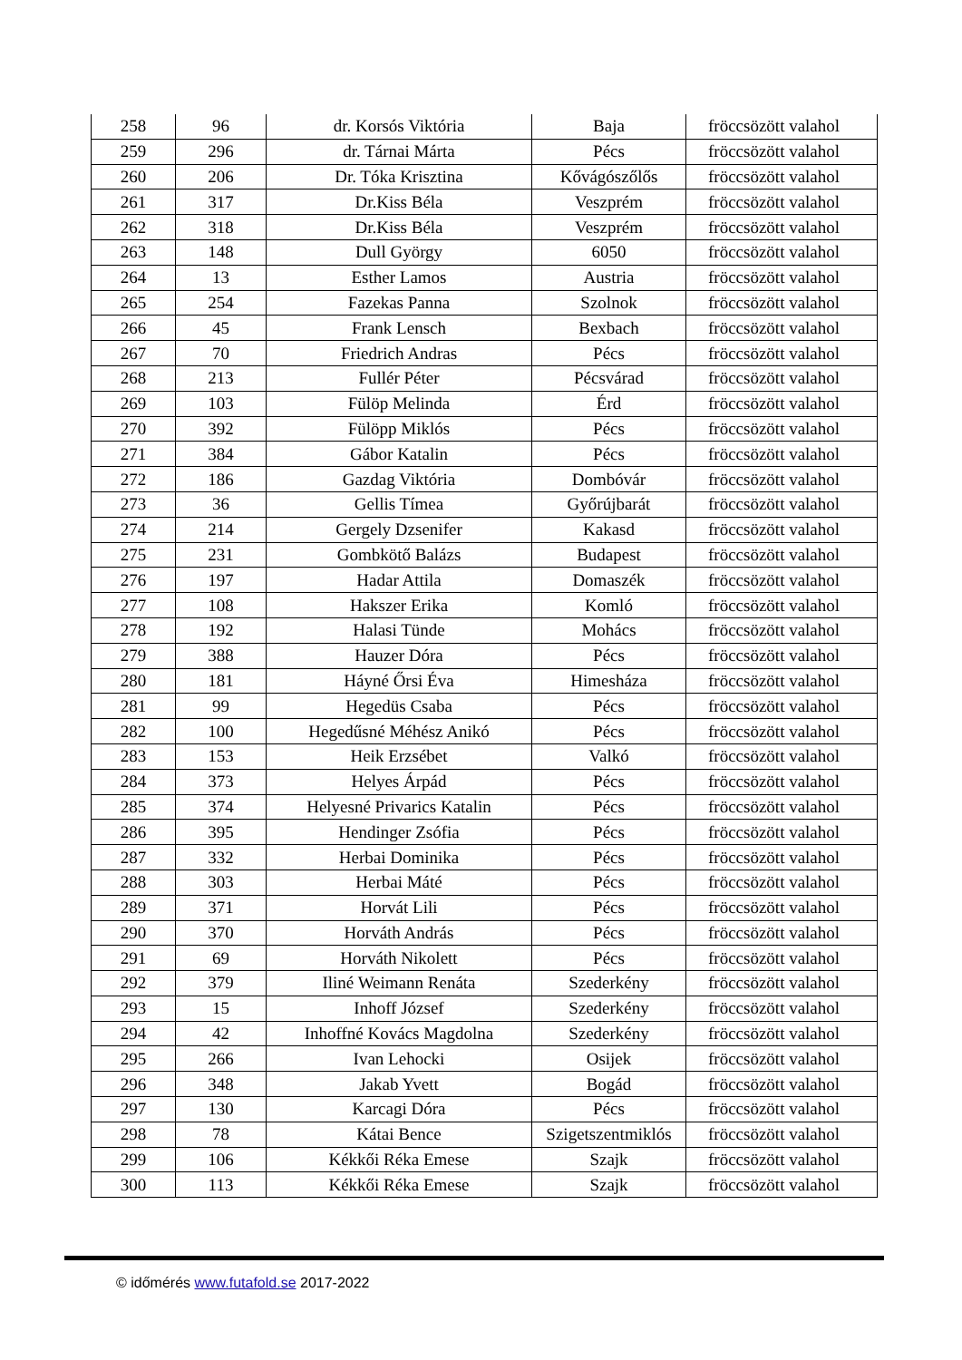| 258 | 96 | dr. Korsós Viktória | Baja | fröccsözött valahol |
| 259 | 296 | dr. Tárnai Márta | Pécs | fröccsözött valahol |
| 260 | 206 | Dr. Tóka Krisztina | Kővágószőlős | fröccsözött valahol |
| 261 | 317 | Dr.Kiss Béla | Veszprém | fröccsözött valahol |
| 262 | 318 | Dr.Kiss Béla | Veszprém | fröccsözött valahol |
| 263 | 148 | Dull György | 6050 | fröccsözött valahol |
| 264 | 13 | Esther Lamos | Austria | fröccsözött valahol |
| 265 | 254 | Fazekas Panna | Szolnok | fröccsözött valahol |
| 266 | 45 | Frank Lensch | Bexbach | fröccsözött valahol |
| 267 | 70 | Friedrich Andras | Pécs | fröccsözött valahol |
| 268 | 213 | Fullér Péter | Pécsvárad | fröccsözött valahol |
| 269 | 103 | Fülöp Melinda | Érd | fröccsözött valahol |
| 270 | 392 | Fülöpp Miklós | Pécs | fröccsözött valahol |
| 271 | 384 | Gábor Katalin | Pécs | fröccsözött valahol |
| 272 | 186 | Gazdag Viktória | Dombóvár | fröccsözött valahol |
| 273 | 36 | Gellis Tímea | Győrújbarát | fröccsözött valahol |
| 274 | 214 | Gergely Dzsenifer | Kakasd | fröccsözött valahol |
| 275 | 231 | Gombkötő Balázs | Budapest | fröccsözött valahol |
| 276 | 197 | Hadar Attila | Domaszék | fröccsözött valahol |
| 277 | 108 | Hakszer Erika | Komló | fröccsözött valahol |
| 278 | 192 | Halasi Tünde | Mohács | fröccsözött valahol |
| 279 | 388 | Hauzer Dóra | Pécs | fröccsözött valahol |
| 280 | 181 | Háyné Őrsi Éva | Himesháza | fröccsözött valahol |
| 281 | 99 | Hegedüs Csaba | Pécs | fröccsözött valahol |
| 282 | 100 | Hegedűsné Méhész Anikó | Pécs | fröccsözött valahol |
| 283 | 153 | Heik Erzsébet | Valkó | fröccsözött valahol |
| 284 | 373 | Helyes Árpád | Pécs | fröccsözött valahol |
| 285 | 374 | Helyesné Privarics Katalin | Pécs | fröccsözött valahol |
| 286 | 395 | Hendinger Zsófia | Pécs | fröccsözött valahol |
| 287 | 332 | Herbai Dominika | Pécs | fröccsözött valahol |
| 288 | 303 | Herbai Máté | Pécs | fröccsözött valahol |
| 289 | 371 | Horvát Lili | Pécs | fröccsözött valahol |
| 290 | 370 | Horváth András | Pécs | fröccsözött valahol |
| 291 | 69 | Horváth Nikolett | Pécs | fröccsözött valahol |
| 292 | 379 | Iliné Weimann Renáta | Szederkény | fröccsözött valahol |
| 293 | 15 | Inhoff József | Szederkény | fröccsözött valahol |
| 294 | 42 | Inhoffné Kovács Magdolna | Szederkény | fröccsözött valahol |
| 295 | 266 | Ivan Lehocki | Osijek | fröccsözött valahol |
| 296 | 348 | Jakab Yvett | Bogád | fröccsözött valahol |
| 297 | 130 | Karcagi Dóra | Pécs | fröccsözött valahol |
| 298 | 78 | Kátai Bence | Szigetszentmiklós | fröccsözött valahol |
| 299 | 106 | Kékkői Réka Emese | Szajk | fröccsözött valahol |
| 300 | 113 | Kékkői Réka Emese | Szajk | fröccsözött valahol |
© időmérés www.futafold.se 2017-2022